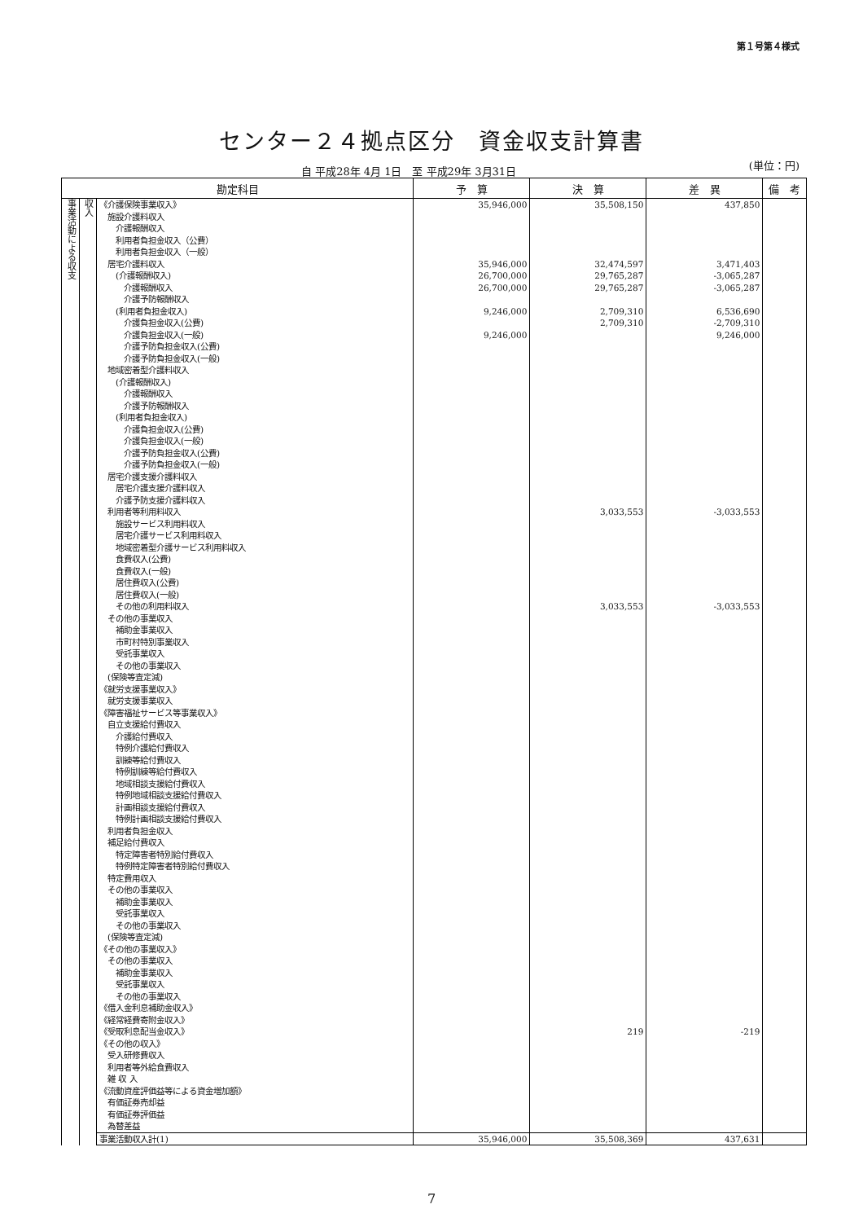第１号第４様式
センター２４拠点区分　資金収支計算書
自 平成28年 4月 1日　至 平成29年 3月31日
(単位：円)
| 勘定科目 | | | 予 算 | 決 算 | 差 異 | 備 考 |
| --- | --- | --- | --- | --- | --- | --- |
| 事業活動による収支 | 収入 | 《介護保険事業収入》 | 35,946,000 | 35,508,150 | 437,850 | |
| | | 施設介護料収入 | | | | |
| | | 介護報酬収入 | | | | |
| | | 利用者負担金収入（公費） | | | | |
| | | 利用者負担金収入（一般） | | | | |
| | | 居宅介護料収入 | 35,946,000 | 32,474,597 | 3,471,403 | |
| | | (介護報酬収入) | 26,700,000 | 29,765,287 | -3,065,287 | |
| | | 介護報酬収入 | 26,700,000 | 29,765,287 | -3,065,287 | |
| | | 介護予防報酬収入 | | | | |
| | | (利用者負担金収入) | 9,246,000 | 2,709,310 | 6,536,690 | |
| | | 介護負担金収入(公費) | | 2,709,310 | -2,709,310 | |
| | | 介護負担金収入(一般) | 9,246,000 | | 9,246,000 | |
| | | 介護予防負担金収入(公費) | | | | |
| | | 介護予防負担金収入(一般) | | | | |
| | | 地域密着型介護料収入 | | | | |
| | | (介護報酬収入) | | | | |
| | | 介護報酬収入 | | | | |
| | | 介護予防報酬収入 | | | | |
| | | (利用者負担金収入) | | | | |
| | | 介護負担金収入(公費) | | | | |
| | | 介護負担金収入(一般) | | | | |
| | | 介護予防負担金収入(公費) | | | | |
| | | 介護予防負担金収入(一般) | | | | |
| | | 居宅介護支援介護料収入 | | | | |
| | | 居宅介護支援介護料収入 | | | | |
| | | 介護予防支援介護料収入 | | | | |
| | | 利用者等利用料収入 | | 3,033,553 | -3,033,553 | |
| | | 施設サービス利用料収入 | | | | |
| | | 居宅介護サービス利用料収入 | | | | |
| | | 地域密着型介護サービス利用料収入 | | | | |
| | | 食費収入(公費) | | | | |
| | | 食費収入(一般) | | | | |
| | | 居住費収入(公費) | | | | |
| | | 居住費収入(一般) | | | | |
| | | その他の利用料収入 | | 3,033,553 | -3,033,553 | |
| | | その他の事業収入 | | | | |
| | | 補助金事業収入 | | | | |
| | | 市町村特別事業収入 | | | | |
| | | 受託事業収入 | | | | |
| | | その他の事業収入 | | | | |
| | | (保険等査定減) | | | | |
| | | 《就労支援事業収入》 | | | | |
| | | 就労支援事業収入 | | | | |
| | | 《障害福祉サービス等事業収入》 | | | | |
| | | 自立支援給付費収入 | | | | |
| | | 介護給付費収入 | | | | |
| | | 特例介護給付費収入 | | | | |
| | | 訓練等給付費収入 | | | | |
| | | 特例訓練等給付費収入 | | | | |
| | | 地域相談支援給付費収入 | | | | |
| | | 特例地域相談支援給付費収入 | | | | |
| | | 計画相談支援給付費収入 | | | | |
| | | 特例計画相談支援給付費収入 | | | | |
| | | 利用者負担金収入 | | | | |
| | | 補足給付費収入 | | | | |
| | | 特定障害者特別給付費収入 | | | | |
| | | 特例特定障害者特別給付費収入 | | | | |
| | | 特定費用収入 | | | | |
| | | その他の事業収入 | | | | |
| | | 補助金事業収入 | | | | |
| | | 受託事業収入 | | | | |
| | | その他の事業収入 | | | | |
| | | (保険等査定減) | | | | |
| | | 《その他の事業収入》 | | | | |
| | | その他の事業収入 | | | | |
| | | 補助金事業収入 | | | | |
| | | 受託事業収入 | | | | |
| | | その他の事業収入 | | | | |
| | | 《借入金利息補助金収入》 | | | | |
| | | 《経常経費寄附金収入》 | | | | |
| | | 《受取利息配当金収入》 | | 219 | -219 | |
| | | 《その他の収入》 | | | | |
| | | 受入研修費収入 | | | | |
| | | 利用者等外給食費収入 | | | | |
| | | 雑 収 入 | | | | |
| | | 《流動資産評価益等による資金増加額》 | | | | |
| | | 有価証券売却益 | | | | |
| | | 有価証券評価益 | | | | |
| | | 為替差益 | | | | |
| | | 事業活動収入計(1) | 35,946,000 | 35,508,369 | 437,631 | |
7